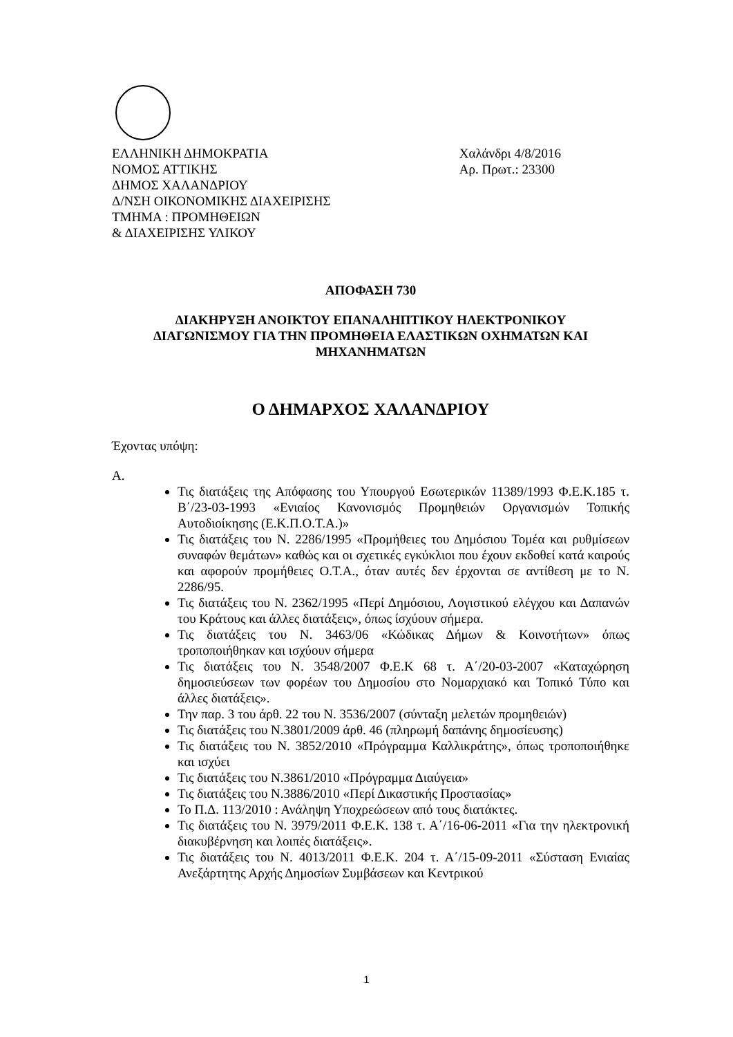ΕΛΛΗΝΙΚΗ ΔΗΜΟΚΡΑΤΙΑ
ΝΟΜΟΣ ΑΤΤΙΚΗΣ
ΔΗΜΟΣ ΧΑΛΑΝΔΡΙΟΥ
Δ/ΝΣΗ ΟΙΚΟΝΟΜΙΚΗΣ ΔΙΑΧΕΙΡΙΣΗΣ
ΤΜΗΜΑ : ΠΡΟΜΗΘΕΙΩΝ
& ΔΙΑΧΕΙΡΙΣΗΣ ΥΛΙΚΟΥ
Χαλάνδρι 4/8/2016
Αρ. Πρωτ.: 23300
ΑΠΟΦΑΣΗ 730
ΔΙΑΚΗΡΥΞΗ ΑΝΟΙΚΤΟΥ ΕΠΑΝΑΛΗΠΤΙΚΟΥ ΗΛΕΚΤΡΟΝΙΚΟΥ
ΔΙΑΓΩΝΙΣΜΟΥ ΓΙΑ ΤΗΝ ΠΡΟΜΗΘΕΙΑ ΕΛΑΣΤΙΚΩΝ ΟΧΗΜΑΤΩΝ ΚΑΙ
ΜΗΧΑΝΗΜΑΤΩΝ
Ο ΔΗΜΑΡΧΟΣ ΧΑΛΑΝΔΡΙΟΥ
Έχοντας υπόψη:
Α.
Τις διατάξεις της Απόφασης του Υπουργού Εσωτερικών 11389/1993 Φ.Ε.Κ.185 τ. Β΄/23-03-1993 «Ενιαίος Κανονισμός Προμηθειών Οργανισμών Τοπικής Αυτοδιοίκησης (Ε.Κ.Π.Ο.Τ.Α.)»
Τις διατάξεις του Ν. 2286/1995 «Προμήθειες του Δημόσιου Τομέα και ρυθμίσεων συναφών θεμάτων» καθώς και οι σχετικές εγκύκλιοι που έχουν εκδοθεί κατά καιρούς και αφορούν προμήθειες Ο.Τ.Α., όταν αυτές δεν έρχονται σε αντίθεση με το Ν. 2286/95.
Τις διατάξεις του Ν. 2362/1995 «Περί Δημόσιου, Λογιστικού ελέγχου και Δαπανών του Κράτους και άλλες διατάξεις», όπως ίσχύουν σήμερα.
Τις διατάξεις του Ν. 3463/06 «Κώδικας Δήμων & Κοινοτήτων» όπως τροποποιήθηκαν και ισχύουν σήμερα
Τις διατάξεις του Ν. 3548/2007 Φ.Ε.Κ 68 τ. Α΄/20-03-2007 «Καταχώρηση δημοσιεύσεων των φορέων του Δημοσίου στο Νομαρχιακό και Τοπικό Τύπο και άλλες διατάξεις».
Την παρ. 3 του άρθ. 22 του Ν. 3536/2007 (σύνταξη μελετών προμηθειών)
Τις διατάξεις του Ν.3801/2009 άρθ. 46 (πληρωμή δαπάνης δημοσίευσης)
Τις διατάξεις του Ν. 3852/2010 «Πρόγραμμα Καλλικράτης», όπως τροποποιήθηκε και ισχύει
Τις διατάξεις του Ν.3861/2010 «Πρόγραμμα Διαύγεια»
Τις διατάξεις του Ν.3886/2010 «Περί Δικαστικής Προστασίας»
Το Π.Δ. 113/2010 : Ανάληψη Υποχρεώσεων από τους διατάκτες.
Τις διατάξεις του Ν. 3979/2011 Φ.Ε.Κ. 138 τ. Α΄/16-06-2011 «Για την ηλεκτρονική διακυβέρνηση και λοιπές διατάξεις».
Τις διατάξεις του Ν. 4013/2011 Φ.Ε.Κ. 204 τ. Α΄/15-09-2011 «Σύσταση Ενιαίας Ανεξάρτητης Αρχής Δημοσίων Συμβάσεων και Κεντρικού
1